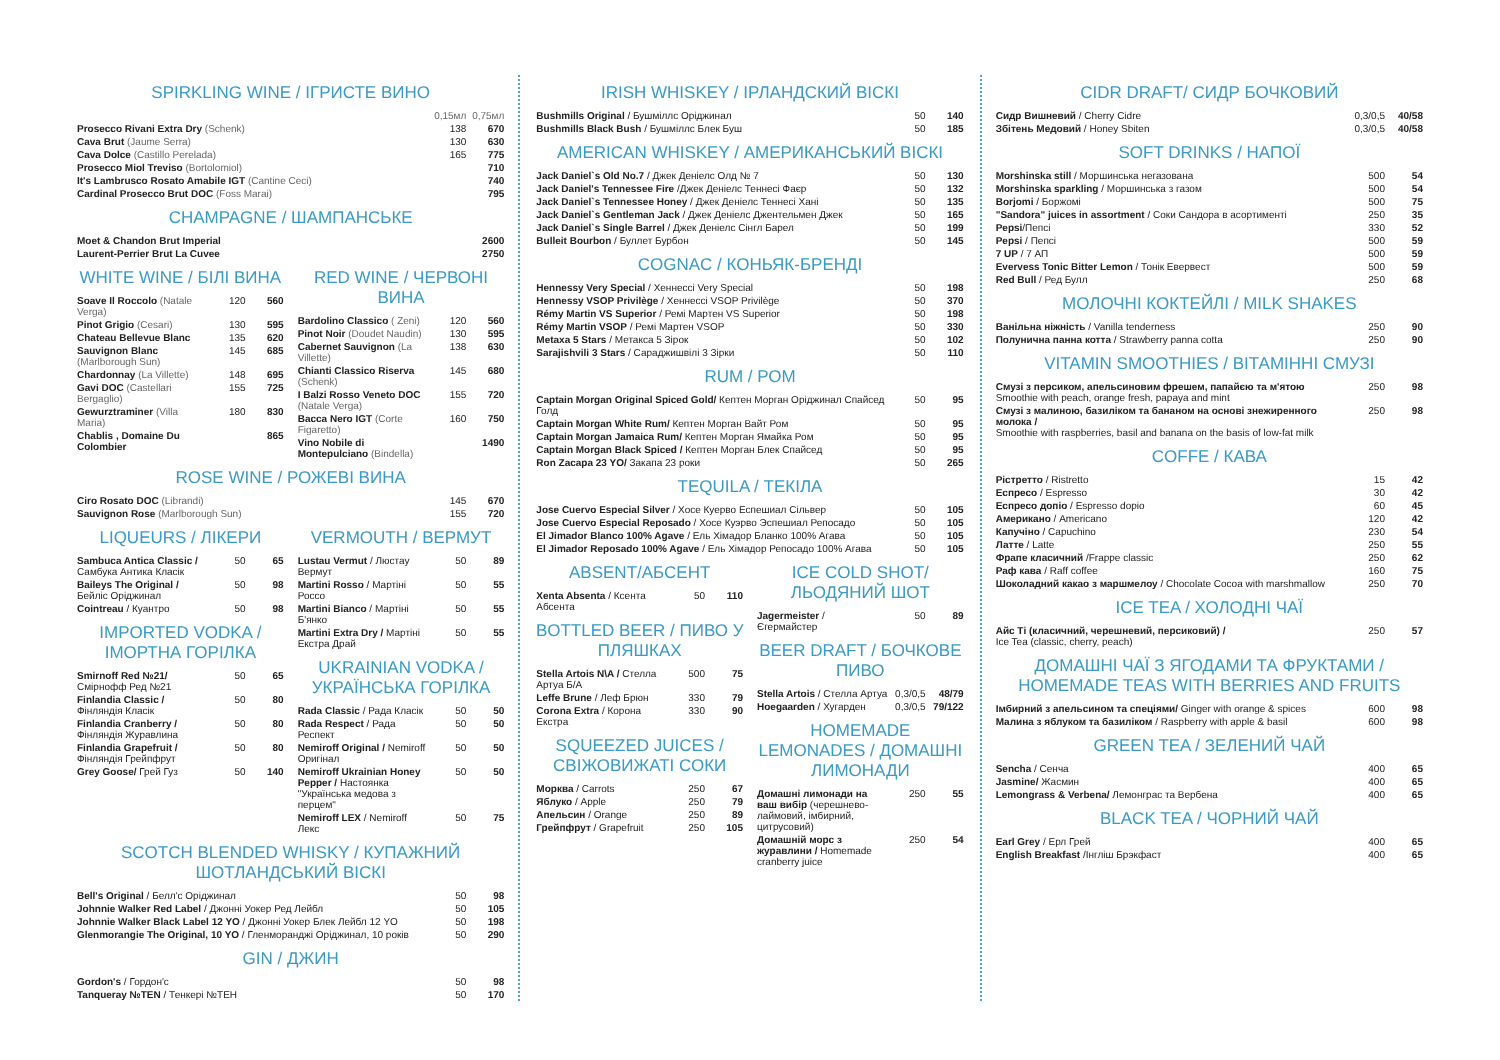SPIRKLING WINE / ІГРИСТЕ ВИНО
| | 0,15мл | 0,75мл |
| Prosecco Rivani Extra Dry (Schenk) | 138 | 670 |
| Cava Brut (Jaume Serra) | 130 | 630 |
| Cava Dolce (Castillo Perelada) | 165 | 775 |
| Prosecco Miol Treviso (Bortolomiol) | | 710 |
| It's Lambrusco Rosato Amabile IGT (Cantine Ceci) | | 740 |
| Cardinal Prosecco Brut DOC (Foss Marai) | | 795 |
CHAMPAGNE / ШАМПАНСЬКЕ
| Moet & Chandon Brut Imperial | 2600 |
| Laurent-Perrier Brut La Cuvee | 2750 |
WHITE WINE / БІЛІ ВИНА
| Soave Il Roccolo (Natale Verga) | 120 | 560 |
| Pinot Grigio (Cesari) | 130 | 595 |
| Chateau Bellevue Blanc | 135 | 620 |
| Sauvignon Blanc (Marlborough Sun) | 145 | 685 |
| Chardonnay (La Villette) | 148 | 695 |
| Gavi DOC (Castellari Bergaglio) | 155 | 725 |
| Gewurztraminer (Villa Maria) | 180 | 830 |
| Chablis , Domaine Du Colombier | | 865 |
RED WINE / ЧЕРВОНІ ВИНА
| Bardolino Classico ( Zeni) | 120 | 560 |
| Pinot Noir (Doudet Naudin) | 130 | 595 |
| Cabernet Sauvignon (La Villette) | 138 | 630 |
| Chianti Classico Riserva (Schenk) | 145 | 680 |
| I Balzi Rosso Veneto DOC (Natale Verga) | 155 | 720 |
| Bacca Nero IGT (Corte Figaretto) | 160 | 750 |
| Vino Nobile di Montepulciano (Bindella) | | 1490 |
ROSE WINE / РОЖЕВІ ВИНА
| Ciro Rosato DOC (Librandi) | 145 | 670 |
| Sauvignon Rose (Marlborough Sun) | 155 | 720 |
LIQUEURS / ЛІКЕРИ
| Sambuca Antica Classic / Самбука Антика Класік | 50 | 65 |
| Baileys The Original / Бейліс Оріджинал | 50 | 98 |
| Cointreau / Куантро | 50 | 98 |
IMPORTED VODKA / ІМОРТНА ГОРІЛКА
| Smirnoff Red №21/ Смірнофф Ред №21 | 50 | 65 |
| Finlandia Classic / Фінляндія Класік | 50 | 80 |
| Finlandia Cranberry / Фінляндія Журавлина | 50 | 80 |
| Finlandia Grapefruit / Фінляндія Грейпфрут | 50 | 80 |
| Grey Goose/ Грей Гуз | 50 | 140 |
VERMOUTH / ВЕРМУТ
| Lustau Vermut / Люстау Вермут | 50 | 89 |
| Martini Rosso / Мартіні Россо | 50 | 55 |
| Martini Bianco / Мартіні Б'янко | 50 | 55 |
| Martini Extra Dry / Мартіні Екстра Драй | 50 | 55 |
UKRAINIAN VODKA / УКРАЇНСЬКА ГОРІЛКА
| Rada Classic / Рада Класік | 50 | 50 |
| Rada Respect / Рада Респект | 50 | 50 |
| Nemiroff Original / Nemiroff Оригінал | 50 | 50 |
| Nemiroff Ukrainian Honey Pepper / Настоянка "Українська медова з перцем" | 50 | 50 |
| Nemiroff LEX / Nemiroff Лекс | 50 | 75 |
SCOTCH BLENDED WHISKY / КУПАЖНИЙ ШОТЛАНДСЬКИЙ ВІСКІ
| Bell's Original / Белл'с Оріджинал | 50 | 98 |
| Johnnie Walker Red Label / Джонні Уокер Ред Лейбл | 50 | 105 |
| Johnnie Walker Black Label 12 YO / Джонні Уокер Блек Лейбл 12 YO | 50 | 198 |
| Glenmorangie The Original, 10 YO / Гленморанджі Оріджинал, 10 років | 50 | 290 |
GIN / ДЖИН
| Gordon's / Гордон'с | 50 | 98 |
| Tanqueray №TEN / Тенкері №TEH | 50 | 170 |
IRISH WHISKEY / ІРЛАНДСКИЙ ВІСКІ
| Bushmills Original / Бушміллс Оріджинал | 50 | 140 |
| Bushmills Black Bush / Бушміллс Блек Буш | 50 | 185 |
AMERICAN WHISKEY / АМЕРИКАНСЬКИЙ ВІСКІ
| Jack Daniel`s Old No.7 / Джек Деніелс Олд № 7 | 50 | 130 |
| Jack Daniel's Tennessee Fire /Джек Деніелс Теннесі Фаєр | 50 | 132 |
| Jack Daniel`s Tennessee Honey / Джек Деніелс Теннесі Хані | 50 | 135 |
| Jack Daniel`s Gentleman Jack / Джек Деніелс Джентельмен Джек | 50 | 165 |
| Jack Daniel`s Single Barrel / Джек Деніелс Сінгл Барел | 50 | 199 |
| Bulleit Bourbon / Буллет Бурбон | 50 | 145 |
COGNAC / КОНЬЯК-БРЕНДІ
| Hennessy Very Special / Хеннессі Very Special | 50 | 198 |
| Hennessy VSOP Privilège / Хеннессі VSOP Privilège | 50 | 370 |
| Rémy Martin VS Superior / Ремі Мартен VS Superior | 50 | 198 |
| Rémy Martin VSOP / Ремі Мартен VSOP | 50 | 330 |
| Metaxa 5 Stars / Метакса 5 Зірок | 50 | 102 |
| Sarajishvili 3 Stars / Сараджишвілі 3 Зірки | 50 | 110 |
RUM / РОМ
| Captain Morgan Original Spiced Gold/ Кептен Морган Оріджинал Спайсед Голд | 50 | 95 |
| Captain Morgan White Rum/ Кептен Морган Вайт Ром | 50 | 95 |
| Captain Morgan Jamaica Rum/ Кептен Морган Ямайка Ром | 50 | 95 |
| Captain Morgan Black Spiced / Кептен Морган Блек Спайсед | 50 | 95 |
| Ron Zacapa 23 YO/ Закапа 23 роки | 50 | 265 |
TEQUILA / ТЕКІЛА
| Jose Cuervo Especial Silver / Хосе Куерво Еспешиал Сільвер | 50 | 105 |
| Jose Cuervo Especial Reposado / Хосе Куэрво Эспешиал Репосадо | 50 | 105 |
| El Jimador Blanco 100% Agave / Ель Хімадор Бланко 100% Агава | 50 | 105 |
| El Jimador Reposado 100% Agave / Ель Хімадор Репосадо 100% Агава | 50 | 105 |
ABSENT/АБСЕНТ
| Xenta Absenta / Ксента Абсента | 50 | 110 |
BOTTLED BEER / ПИВО У ПЛЯШКАХ
| Stella Artois N\A / Стелла Артуа Б/А | 500 | 75 |
| Leffe Brune / Леф Брюн | 330 | 79 |
| Corona Extra / Корона Екстра | 330 | 90 |
SQUEEZED JUICES / СВІЖОВИЖАТІ СОКИ
| Морква / Carrots | 250 | 67 |
| Яблуко / Apple | 250 | 79 |
| Апельсин / Orange | 250 | 89 |
| Грейпфрут / Grapefruit | 250 | 105 |
ICE COLD SHOT/ ЛЬОДЯНИЙ ШОТ
| Jagermeister / Єгермайстер | 50 | 89 |
BEER DRAFT / БОЧКОВЕ ПИВО
| Stella Artois / Стелла Артуа | 0,3/0,5 | 48/79 |
| Hoegaarden / Хугарден | 0,3/0,5 | 79/122 |
HOMEMADE LEMONADES / ДОМАШНІ ЛИМОНАДИ
| Домашні лимонади на ваш вибір (черешнево-лаймовий, імбирний, цитрусовий) | 250 | 55 |
| Домашній морс з журавлини / Homemade cranberry juice | 250 | 54 |
CIDR DRAFT/ СИДР БОЧКОВИЙ
| Сидр Вишневий / Cherry Cidre | 0,3/0,5 | 40/58 |
| Збітень Медовий / Honey Sbiten | 0,3/0,5 | 40/58 |
SOFT DRINKS / НАПОЇ
| Morshinska still / Моршинська негазована | 500 | 54 |
| Morshinska sparkling / Моршинська з газом | 500 | 54 |
| Borjomi / Боржомі | 500 | 75 |
| "Sandora" juices in assortment / Соки Сандора в асортименті | 250 | 35 |
| Pepsi /Пепсі | 330 | 52 |
| Pepsi / Пепсі | 500 | 59 |
| 7 UP / 7 АП | 500 | 59 |
| Evervess Tonic Bitter Lemon / Тонік Евервест | 500 | 59 |
| Red Bull / Ред Булл | 250 | 68 |
МОЛОЧНІ КОКТЕЙЛІ / MILK SHAKES
| Ванільна ніжність / Vanilla tenderness | 250 | 90 |
| Полунична панна котта / Strawberry panna cotta | 250 | 90 |
VITAMIN SMOOTHIES / ВІТАМІННІ СМУЗІ
| Смузі з персиком, апельсиновим фрешем, папайєю та м'ятою Smoothie with peach, orange fresh, papaya and mint | 250 | 98 |
| Смузі з малиною, базиліком та бананом на основі знежиренного молока / Smoothie with raspberries, basil and banana on the basis of low-fat milk | 250 | 98 |
COFFE / КАВА
| Рістретто / Ristretto | 15 | 42 |
| Еспресо / Espresso | 30 | 42 |
| Еспресо допіо / Espresso dopio | 60 | 45 |
| Американо / Americano | 120 | 42 |
| Капучіно / Capuchino | 230 | 54 |
| Латте / Latte | 250 | 55 |
| Фрапе класичний /Frappe classic | 250 | 62 |
| Раф кава / Raff coffee | 160 | 75 |
| Шоколадний какао з маршмелоу / Chocolate Cocoa with marshmallow | 250 | 70 |
ICE TEA / ХОЛОДНІ ЧАЇ
| Айс Ті (класичний, черешневий, персиковий) / Ice Tea (classic, cherry, peach) | 250 | 57 |
ДОМАШНІ ЧАЇ З ЯГОДАМИ ТА ФРУКТАМИ / HOMEMADE TEAS WITH BERRIES AND FRUITS
| Імбирний з апельсином та спеціями/ Ginger with orange & spices | 600 | 98 |
| Малина з яблуком та базиліком / Raspberry with apple & basil | 600 | 98 |
GREEN TEA / ЗЕЛЕНИЙ ЧАЙ
| Sencha / Сенча | 400 | 65 |
| Jasmine/ Жасмин | 400 | 65 |
| Lemongrass & Verbena/ Лемонграс та Вербена | 400 | 65 |
BLACK TEA / ЧОРНИЙ ЧАЙ
| Earl Grey / Ерл Грей | 400 | 65 |
| English Breakfast /Інгліш Брэкфаст | 400 | 65 |